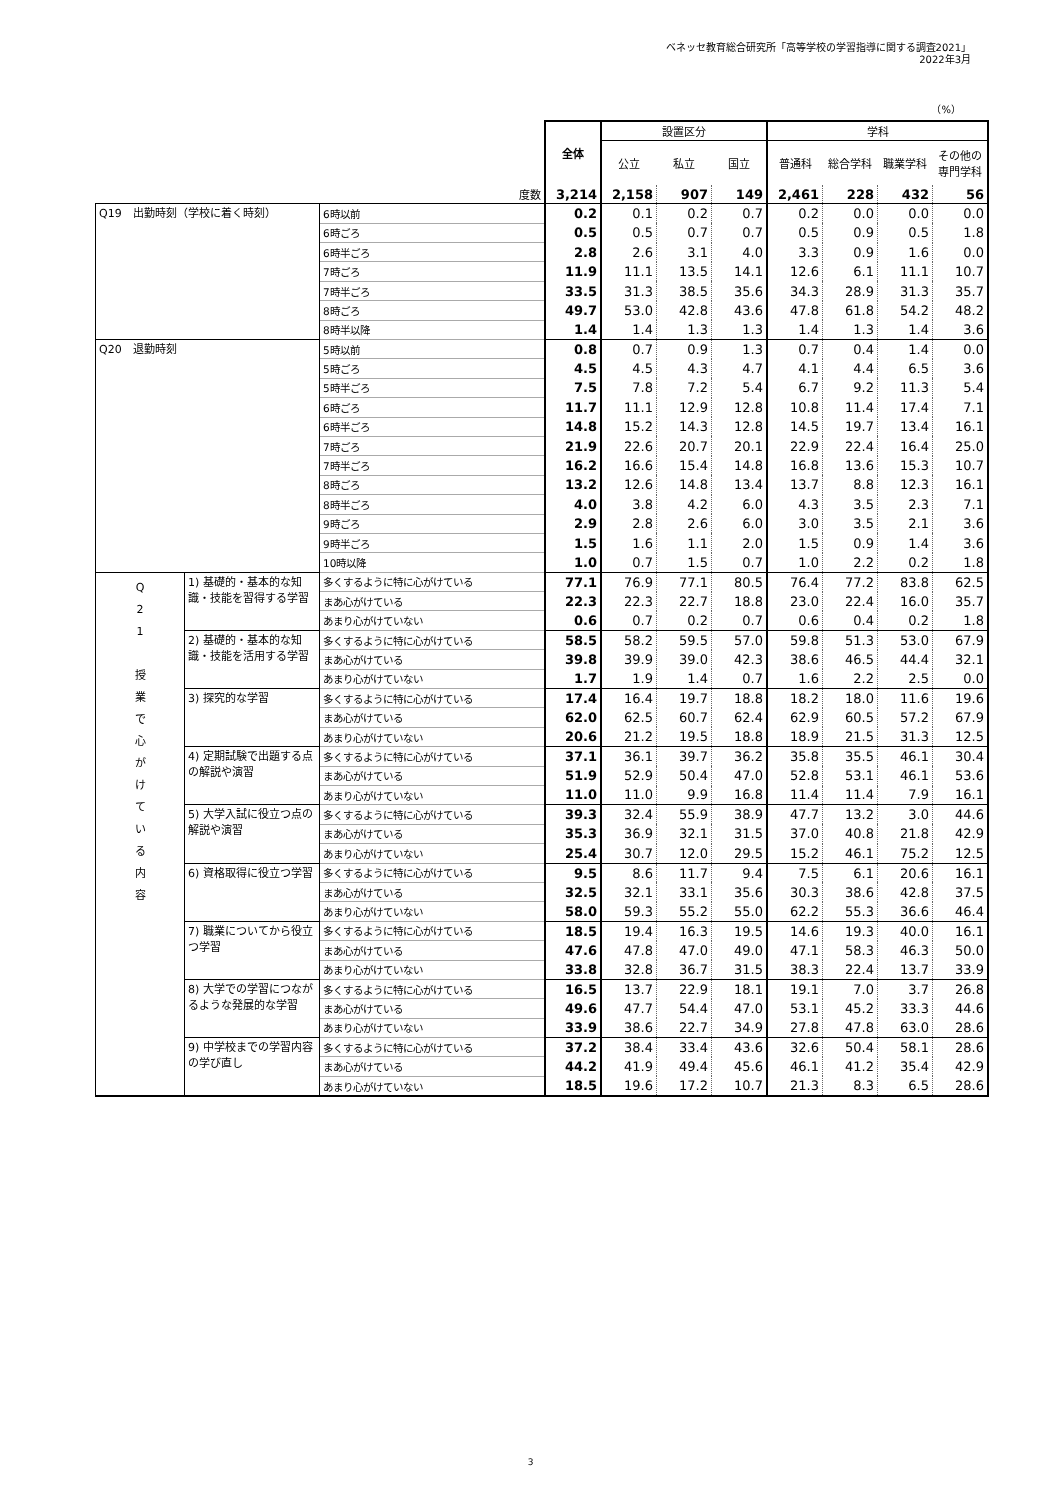ベネッセ教育総合研究所「高等学校の学習指導に関する調査2021」
2022年3月
（%）
| | | | 全体 | 設置区分 | | | 学科 | | | |
| --- | --- | --- | --- | --- | --- | --- | --- | --- | --- | --- |
| | | | | 公立 | 私立 | 国立 | 普通科 | 総合学科 | 職業学科 | その他の専門学科 |
| 度数 | | | 3,214 | 2,158 | 907 | 149 | 2,461 | 228 | 432 | 56 |
| Q19 出勤時刻（学校に着く時刻） | | 6時以前 | 0.2 | 0.1 | 0.2 | 0.7 | 0.2 | 0.0 | 0.0 | 0.0 |
| | | 6時ごろ | 0.5 | 0.5 | 0.7 | 0.7 | 0.5 | 0.9 | 0.5 | 1.8 |
| | | 6時半ごろ | 2.8 | 2.6 | 3.1 | 4.0 | 3.3 | 0.9 | 1.6 | 0.0 |
| | | 7時ごろ | 11.9 | 11.1 | 13.5 | 14.1 | 12.6 | 6.1 | 11.1 | 10.7 |
| | | 7時半ごろ | 33.5 | 31.3 | 38.5 | 35.6 | 34.3 | 28.9 | 31.3 | 35.7 |
| | | 8時ごろ | 49.7 | 53.0 | 42.8 | 43.6 | 47.8 | 61.8 | 54.2 | 48.2 |
| | | 8時半以降 | 1.4 | 1.4 | 1.3 | 1.3 | 1.4 | 1.3 | 1.4 | 3.6 |
| Q20 退勤時刻 | | 5時以前 | 0.8 | 0.7 | 0.9 | 1.3 | 0.7 | 0.4 | 1.4 | 0.0 |
| | | 5時ごろ | 4.5 | 4.5 | 4.3 | 4.7 | 4.1 | 4.4 | 6.5 | 3.6 |
| | | 5時半ごろ | 7.5 | 7.8 | 7.2 | 5.4 | 6.7 | 9.2 | 11.3 | 5.4 |
| | | 6時ごろ | 11.7 | 11.1 | 12.9 | 12.8 | 10.8 | 11.4 | 17.4 | 7.1 |
| | | 6時半ごろ | 14.8 | 15.2 | 14.3 | 12.8 | 14.5 | 19.7 | 13.4 | 16.1 |
| | | 7時ごろ | 21.9 | 22.6 | 20.7 | 20.1 | 22.9 | 22.4 | 16.4 | 25.0 |
| | | 7時半ごろ | 16.2 | 16.6 | 15.4 | 14.8 | 16.8 | 13.6 | 15.3 | 10.7 |
| | | 8時ごろ | 13.2 | 12.6 | 14.8 | 13.4 | 13.7 | 8.8 | 12.3 | 16.1 |
| | | 8時半ごろ | 4.0 | 3.8 | 4.2 | 6.0 | 4.3 | 3.5 | 2.3 | 7.1 |
| | | 9時ごろ | 2.9 | 2.8 | 2.6 | 6.0 | 3.0 | 3.5 | 2.1 | 3.6 |
| | | 9時半ごろ | 1.5 | 1.6 | 1.1 | 2.0 | 1.5 | 0.9 | 1.4 | 3.6 |
| | | 10時以降 | 1.0 | 0.7 | 1.5 | 0.7 | 1.0 | 2.2 | 0.2 | 1.8 |
| Q 2 1 授 業 で 心 が け て い る 内 容 | 1) 基礎的・基本的な知識・技能を習得する学習 | 多くするように特に心がけている | 77.1 | 76.9 | 77.1 | 80.5 | 76.4 | 77.2 | 83.8 | 62.5 |
| | | まあ心がけている | 22.3 | 22.3 | 22.7 | 18.8 | 23.0 | 22.4 | 16.0 | 35.7 |
| | | あまり心がけていない | 0.6 | 0.7 | 0.2 | 0.7 | 0.6 | 0.4 | 0.2 | 1.8 |
| | 2) 基礎的・基本的な知識・技能を活用する学習 | 多くするように特に心がけている | 58.5 | 58.2 | 59.5 | 57.0 | 59.8 | 51.3 | 53.0 | 67.9 |
| | | まあ心がけている | 39.8 | 39.9 | 39.0 | 42.3 | 38.6 | 46.5 | 44.4 | 32.1 |
| | | あまり心がけていない | 1.7 | 1.9 | 1.4 | 0.7 | 1.6 | 2.2 | 2.5 | 0.0 |
| | 3) 探究的な学習 | 多くするように特に心がけている | 17.4 | 16.4 | 19.7 | 18.8 | 18.2 | 18.0 | 11.6 | 19.6 |
| | | まあ心がけている | 62.0 | 62.5 | 60.7 | 62.4 | 62.9 | 60.5 | 57.2 | 67.9 |
| | | あまり心がけていない | 20.6 | 21.2 | 19.5 | 18.8 | 18.9 | 21.5 | 31.3 | 12.5 |
| | 4) 定期試験で出題する点の解説や演習 | 多くするように特に心がけている | 37.1 | 36.1 | 39.7 | 36.2 | 35.8 | 35.5 | 46.1 | 30.4 |
| | | まあ心がけている | 51.9 | 52.9 | 50.4 | 47.0 | 52.8 | 53.1 | 46.1 | 53.6 |
| | | あまり心がけていない | 11.0 | 11.0 | 9.9 | 16.8 | 11.4 | 11.4 | 7.9 | 16.1 |
| | 5) 大学入試に役立つ点の解説や演習 | 多くするように特に心がけている | 39.3 | 32.4 | 55.9 | 38.9 | 47.7 | 13.2 | 3.0 | 44.6 |
| | | まあ心がけている | 35.3 | 36.9 | 32.1 | 31.5 | 37.0 | 40.8 | 21.8 | 42.9 |
| | | あまり心がけていない | 25.4 | 30.7 | 12.0 | 29.5 | 15.2 | 46.1 | 75.2 | 12.5 |
| | 6) 資格取得に役立つ学習 | 多くするように特に心がけている | 9.5 | 8.6 | 11.7 | 9.4 | 7.5 | 6.1 | 20.6 | 16.1 |
| | | まあ心がけている | 32.5 | 32.1 | 33.1 | 35.6 | 30.3 | 38.6 | 42.8 | 37.5 |
| | | あまり心がけていない | 58.0 | 59.3 | 55.2 | 55.0 | 62.2 | 55.3 | 36.6 | 46.4 |
| | 7) 職業についてから役立つ学習 | 多くするように特に心がけている | 18.5 | 19.4 | 16.3 | 19.5 | 14.6 | 19.3 | 40.0 | 16.1 |
| | | まあ心がけている | 47.6 | 47.8 | 47.0 | 49.0 | 47.1 | 58.3 | 46.3 | 50.0 |
| | | あまり心がけていない | 33.8 | 32.8 | 36.7 | 31.5 | 38.3 | 22.4 | 13.7 | 33.9 |
| | 8) 大学での学習につながるような発展的な学習 | 多くするように特に心がけている | 16.5 | 13.7 | 22.9 | 18.1 | 19.1 | 7.0 | 3.7 | 26.8 |
| | | まあ心がけている | 49.6 | 47.7 | 54.4 | 47.0 | 53.1 | 45.2 | 33.3 | 44.6 |
| | | あまり心がけていない | 33.9 | 38.6 | 22.7 | 34.9 | 27.8 | 47.8 | 63.0 | 28.6 |
| | 9) 中学校までの学習内容の学び直し | 多くするように特に心がけている | 37.2 | 38.4 | 33.4 | 43.6 | 32.6 | 50.4 | 58.1 | 28.6 |
| | | まあ心がけている | 44.2 | 41.9 | 49.4 | 45.6 | 46.1 | 41.2 | 35.4 | 42.9 |
| | | あまり心がけていない | 18.5 | 19.6 | 17.2 | 10.7 | 21.3 | 8.3 | 6.5 | 28.6 |
3